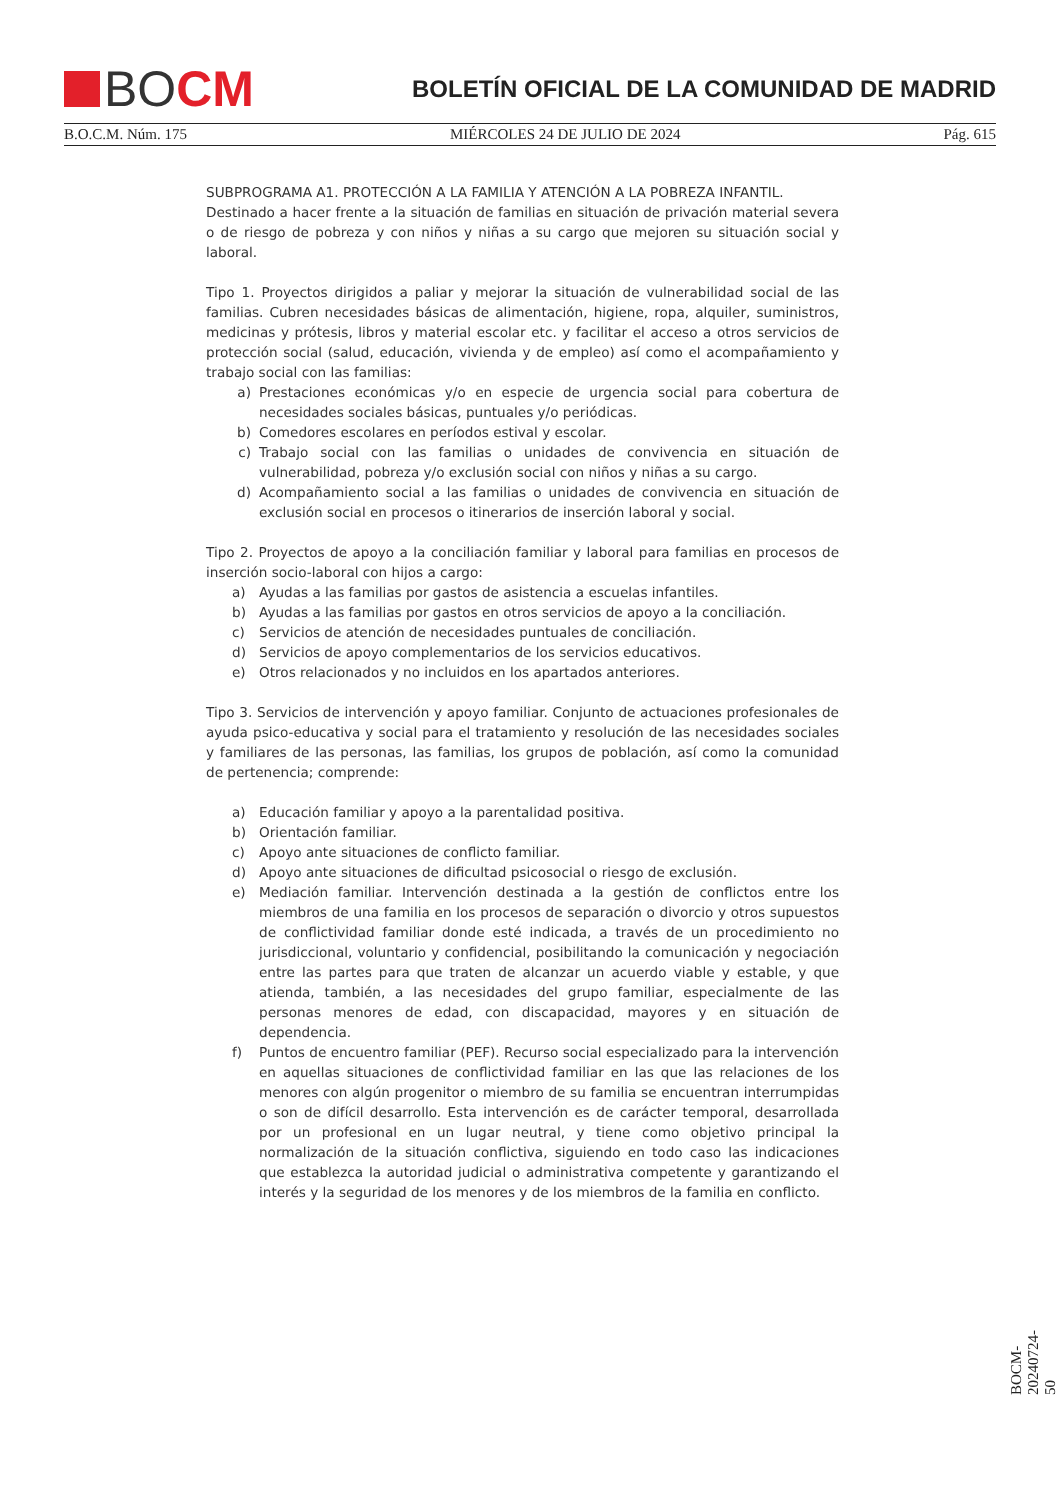BO CM
BOLETÍN OFICIAL DE LA COMUNIDAD DE MADRID
B.O.C.M. Núm. 175 MIÉRCOLES 24 DE JULIO DE 2024 Pág. 615
SUBPROGRAMA A1. PROTECCIÓN A LA FAMILIA Y ATENCIÓN A LA POBREZA INFANTIL.
Destinado a hacer frente a la situación de familias en situación de privación material severa o de riesgo de pobreza y con niños y niñas a su cargo que mejoren su situación social y laboral.
Tipo 1. Proyectos dirigidos a paliar y mejorar la situación de vulnerabilidad social de las familias. Cubren necesidades básicas de alimentación, higiene, ropa, alquiler, suministros, medicinas y prótesis, libros y material escolar etc. y facilitar el acceso a otros servicios de protección social (salud, educación, vivienda y de empleo) así como el acompañamiento y trabajo social con las familias:
a) Prestaciones económicas y/o en especie de urgencia social para cobertura de necesidades sociales básicas, puntuales y/o periódicas.
b) Comedores escolares en períodos estival y escolar.
c) Trabajo social con las familias o unidades de convivencia en situación de vulnerabilidad, pobreza y/o exclusión social con niños y niñas a su cargo.
d) Acompañamiento social a las familias o unidades de convivencia en situación de exclusión social en procesos o itinerarios de inserción laboral y social.
Tipo 2. Proyectos de apoyo a la conciliación familiar y laboral para familias en procesos de inserción socio-laboral con hijos a cargo:
a) Ayudas a las familias por gastos de asistencia a escuelas infantiles.
b) Ayudas a las familias por gastos en otros servicios de apoyo a la conciliación.
c) Servicios de atención de necesidades puntuales de conciliación.
d) Servicios de apoyo complementarios de los servicios educativos.
e) Otros relacionados y no incluidos en los apartados anteriores.
Tipo 3. Servicios de intervención y apoyo familiar. Conjunto de actuaciones profesionales de ayuda psico-educativa y social para el tratamiento y resolución de las necesidades sociales y familiares de las personas, las familias, los grupos de población, así como la comunidad de pertenencia; comprende:
a) Educación familiar y apoyo a la parentalidad positiva.
b) Orientación familiar.
c) Apoyo ante situaciones de conflicto familiar.
d) Apoyo ante situaciones de dificultad psicosocial o riesgo de exclusión.
e) Mediación familiar. Intervención destinada a la gestión de conflictos entre los miembros de una familia en los procesos de separación o divorcio y otros supuestos de conflictividad familiar donde esté indicada, a través de un procedimiento no jurisdiccional, voluntario y confidencial, posibilitando la comunicación y negociación entre las partes para que traten de alcanzar un acuerdo viable y estable, y que atienda, también, a las necesidades del grupo familiar, especialmente de las personas menores de edad, con discapacidad, mayores y en situación de dependencia.
f) Puntos de encuentro familiar (PEF). Recurso social especializado para la intervención en aquellas situaciones de conflictividad familiar en las que las relaciones de los menores con algún progenitor o miembro de su familia se encuentran interrumpidas o son de difícil desarrollo. Esta intervención es de carácter temporal, desarrollada por un profesional en un lugar neutral, y tiene como objetivo principal la normalización de la situación conflictiva, siguiendo en todo caso las indicaciones que establezca la autoridad judicial o administrativa competente y garantizando el interés y la seguridad de los menores y de los miembros de la familia en conflicto.
BOCM-20240724-50